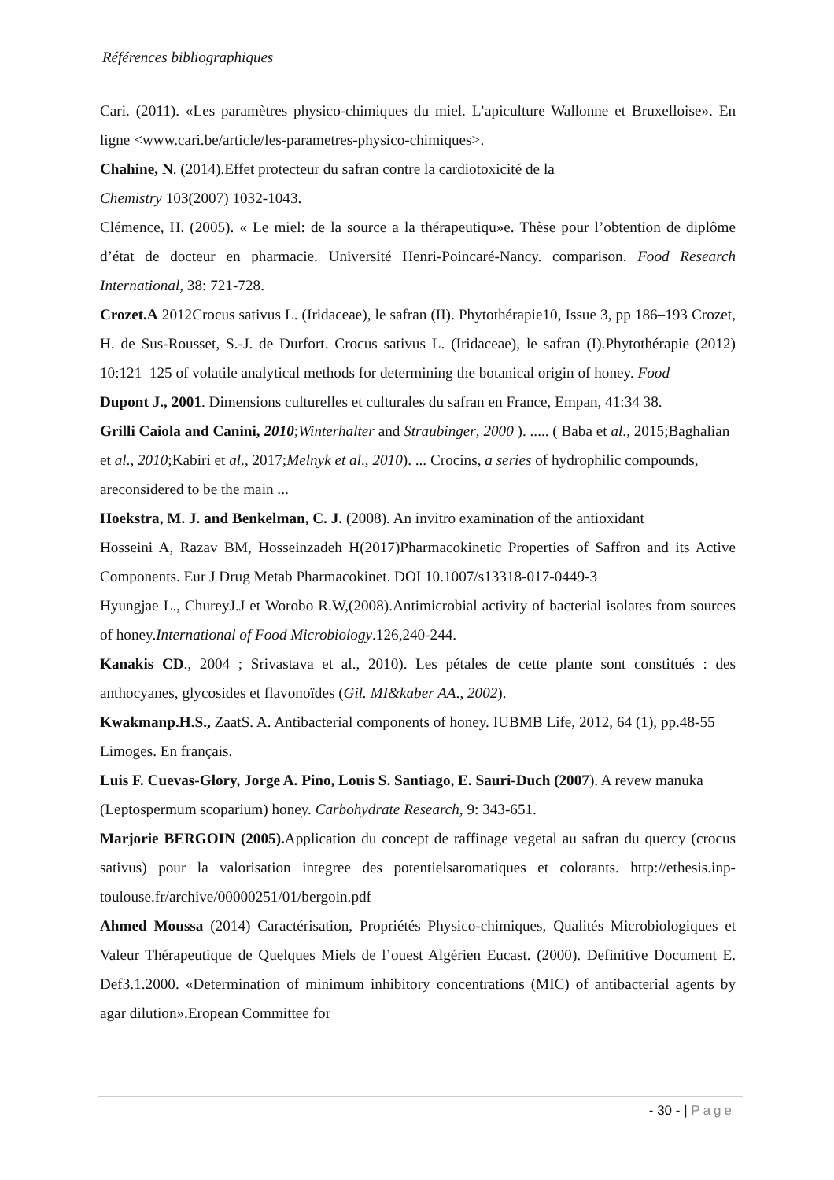Références bibliographiques
Cari. (2011). «Les paramètres physico-chimiques du miel. L’apiculture Wallonne et Bruxelloise». En ligne <www.cari.be/article/les-parametres-physico-chimiques>.
Chahine, N. (2014).Effet protecteur du safran contre la cardiotoxicité de la
Chemistry 103(2007) 1032-1043.
Clémence, H. (2005). « Le miel: de la source a la thérapeutiqu»e. Thèse pour l’obtention de diplôme d’état de docteur en pharmacie. Université Henri-Poincaré-Nancy. comparison. Food Research International, 38: 721-728.
Crozet.A 2012Crocus sativus L. (Iridaceae), le safran (II). Phytothérapie10, Issue 3, pp 186–193 Crozet, H. de Sus-Rousset, S.-J. de Durfort. Crocus sativus L. (Iridaceae), le safran (I).Phytothérapie (2012) 10:121–125 of volatile analytical methods for determining the botanical origin of honey. Food
Dupont J., 2001. Dimensions culturelles et culturales du safran en France, Empan, 41:34 38.
Grilli Caiola and Canini, 2010;Winterhalter and Straubinger, 2000 ). ..... ( Baba et al., 2015;Baghalian et al., 2010;Kabiri et al., 2017;Melnyk et al., 2010). ... Crocins, a series of hydrophilic compounds, areconsidered to be the main ...
Hoekstra, M. J. and Benkelman, C. J. (2008). An invitro examination of the antioxidant
Hosseini A, Razav BM, Hosseinzadeh H(2017)Pharmacokinetic Properties of Saffron and its Active Components. Eur J Drug Metab Pharmacokinet. DOI 10.1007/s13318-017-0449-3
Hyungjae L., ChureyJ.J et Worobo R.W,(2008).Antimicrobial activity of bacterial isolates from sources of honey.International of Food Microbiology.126,240-244.
Kanakis CD., 2004 ; Srivastava et al., 2010). Les pétales de cette plante sont constitués : des anthocyanes, glycosides et flavonoïdes (Gil. MI&kaber AA., 2002).
Kwakmanp.H.S., ZaatS. A. Antibacterial components of honey. IUBMB Life, 2012, 64 (1), pp.48-55
Limoges. En français.
Luis F. Cuevas-Glory, Jorge A. Pino, Louis S. Santiago, E. Sauri-Duch (2007). A revew manuka (Leptospermum scoparium) honey. Carbohydrate Research, 9: 343-651.
Marjorie BERGOIN (2005). Application du concept de raffinage vegetal au safran du quercy (crocus sativus) pour la valorisation integree des potentielsaromatiques et colorants. http://ethesis.inp-toulouse.fr/archive/00000251/01/bergoin.pdf
Ahmed Moussa (2014) Caractérisation, Propriétés Physico-chimiques, Qualités Microbiologiques et Valeur Thérapeutique de Quelques Miels de l’ouest Algérien Eucast. (2000). Definitive Document E. Def3.1.2000. «Determination of minimum inhibitory concentrations (MIC) of antibacterial agents by agar dilution».Eropean Committee for
- 30 - | Page